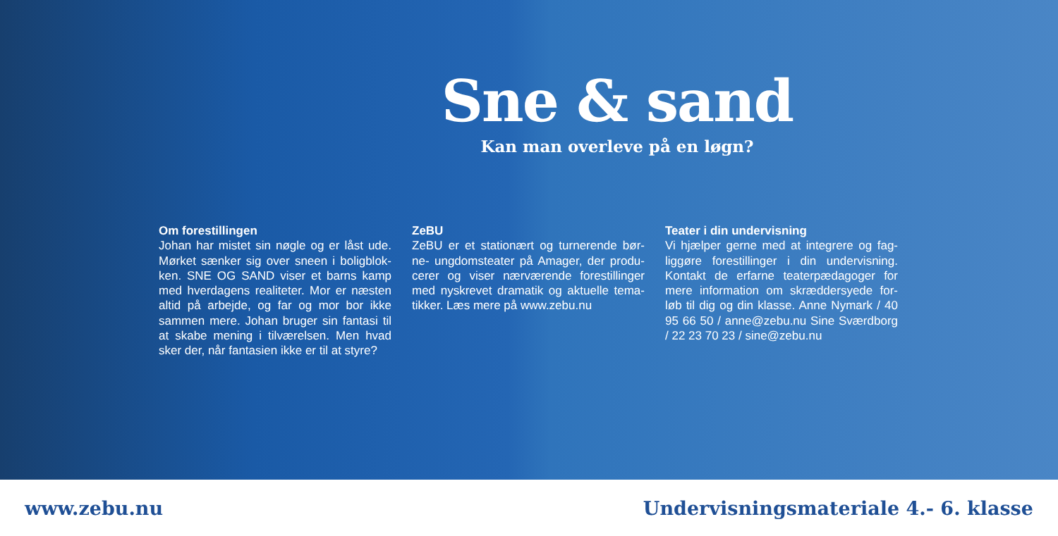Sne & sand
Kan man overleve på en løgn?
Om forestillingen
Johan har mistet sin nøgle og er låst ude. Mørket sænker sig over sneen i boligblok-ken. SNE OG SAND viser et barns kamp med hverdagens realiteter. Mor er næsten altid på arbejde, og far og mor bor ikke sammen mere. Johan bruger sin fantasi til at skabe mening i tilværelsen. Men hvad sker der, når fantasien ikke er til at styre?
ZeBU
ZeBU er et stationært og turnerende bør-ne- ungdomsteater på Amager, der produ-cerer og viser nærværende forestillinger med nyskrevet dramatik og aktuelle tema-tikker. Læs mere på www.zebu.nu
Teater i din undervisning
Vi hjælper gerne med at integrere og fag-liggøre forestillinger i din undervisning. Kontakt de erfarne teaterpædagoger for mere information om skræddersyede for-løb til dig og din klasse. Anne Nymark / 40 95 66 50 / anne@zebu.nu Sine Sværdborg / 22 23 70 23 / sine@zebu.nu
www.zebu.nu Undervisningsmateriale 4.- 6. klasse